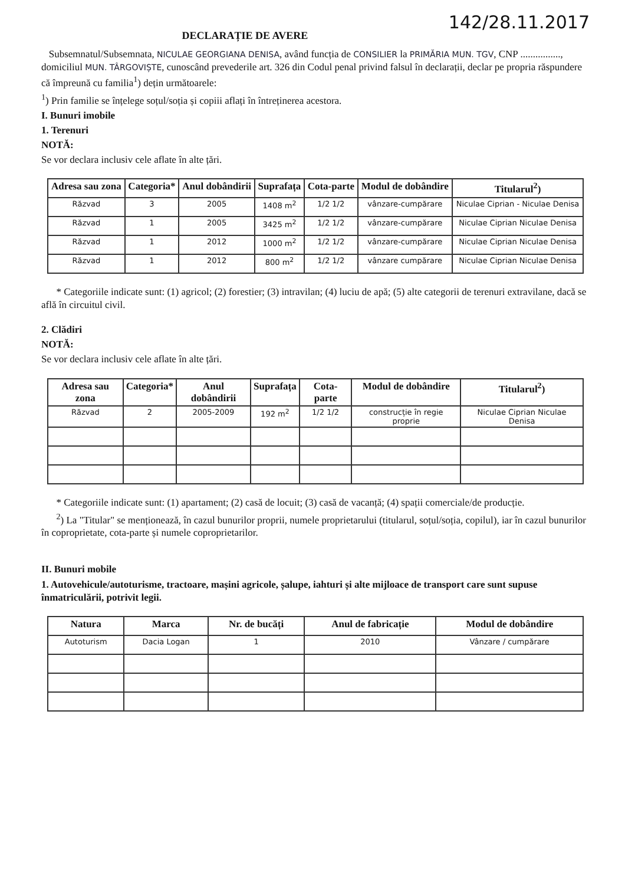142/28.11.2017
DECLARAȚIE DE AVERE
Subsemnatul/Subsemnata, NICULAE GEORGIANA DENISA, având funcția de CONSILIER la PRIMĂRIA MUN. TGV, CNP ................, domiciliul MUN. TÂRGOVIȘTE, cunoscând prevederile art. 326 din Codul penal privind falsul în declarații, declar pe propria răspundere că împreună cu familia<sup>1</sup>) dețin următoarele:
<sup>1</sup>) Prin familie se înțelege soțul/soția și copiii aflați în întreținerea acestora.
I. Bunuri imobile
1. Terenuri
NOTĂ:
Se vor declara inclusiv cele aflate în alte țări.
| Adresa sau zona | Categoria* | Anul dobândirii | Suprafața | Cota-parte | Modul de dobândire | Titularul<sup>2</sup>) |
| --- | --- | --- | --- | --- | --- | --- |
| Răzvad | 3 | 2005 | 1408 m<sup>2</sup> | 1/2 1/2 | vânzare-cumpărare | Niculae Ciprian - Niculae Denisa |
| Răzvad | 1 | 2005 | 3425 m<sup>2</sup> | 1/2 1/2 | vânzare-cumpărare | Niculae Ciprian Niculae Denisa |
| Răzvad | 1 | 2012 | 1000 m<sup>2</sup> | 1/2 1/2 | vânzare-cumpărare | Niculae Ciprian Niculae Denisa |
| Răzvad | 1 | 2012 | 800 m<sup>2</sup> | 1/2 1/2 | vânzare cumpărare | Niculae Ciprian Niculae Denisa |
* Categoriile indicate sunt: (1) agricol; (2) forestier; (3) intravilan; (4) luciu de apă; (5) alte categorii de terenuri extravilane, dacă se află în circuitul civil.
2. Clădiri
NOTĂ:
Se vor declara inclusiv cele aflate în alte țări.
| Adresa sau zona | Categoria* | Anul dobândirii | Suprafața | Cota-parte | Modul de dobândire | Titularul<sup>2</sup>) |
| --- | --- | --- | --- | --- | --- | --- |
| Răzvad | 2 | 2005-2009 | 192 m<sup>2</sup> | 1/2 1/2 | construcție în regie proprie | Niculae Ciprian Niculae Denisa |
* Categoriile indicate sunt: (1) apartament; (2) casă de locuit; (3) casă de vacanță; (4) spații comerciale/de producție.
<sup>2</sup>) La "Titular" se menționează, în cazul bunurilor proprii, numele proprietarului (titularul, soțul/soția, copilul), iar în cazul bunurilor în coproprietate, cota-parte și numele coproprietarilor.
II. Bunuri mobile
1. Autovehicule/autoturisme, tractoare, mașini agricole, șalupe, iahturi și alte mijloace de transport care sunt supuse înmatriculării, potrivit legii.
| Natura | Marca | Nr. de bucăți | Anul de fabricație | Modul de dobândire |
| --- | --- | --- | --- | --- |
| Autoturism | Dacia Logan | 1 | 2010 | Vânzare / cumpărare |